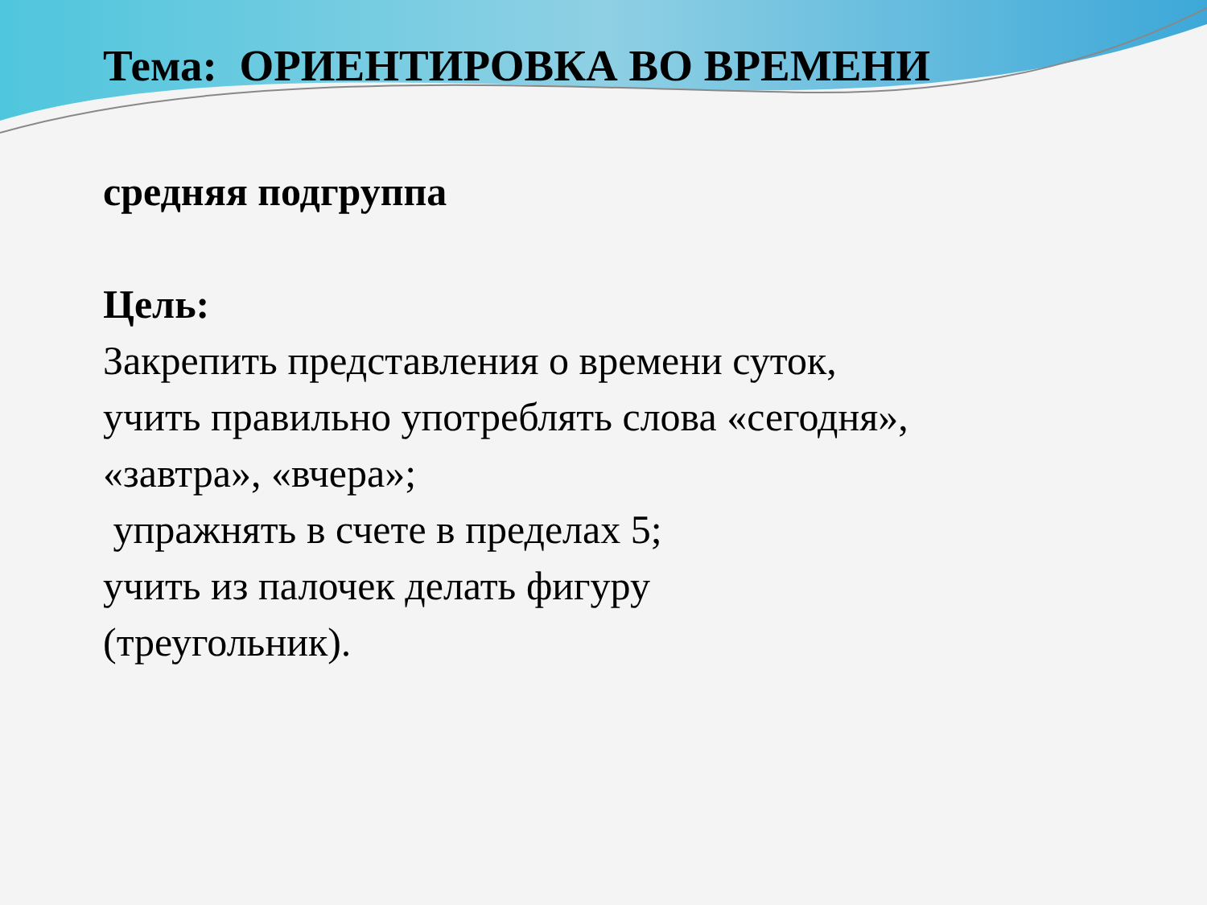Тема: ОРИЕНТИРОВКА ВО ВРЕМЕНИ
средняя подгруппа
Цель:
Закрепить представления о времени суток,
учить правильно употреблять слова «сегодня»,
«завтра», «вчера»;
упражнять в счете в пределах 5;
учить из палочек делать фигуру
(треугольник).